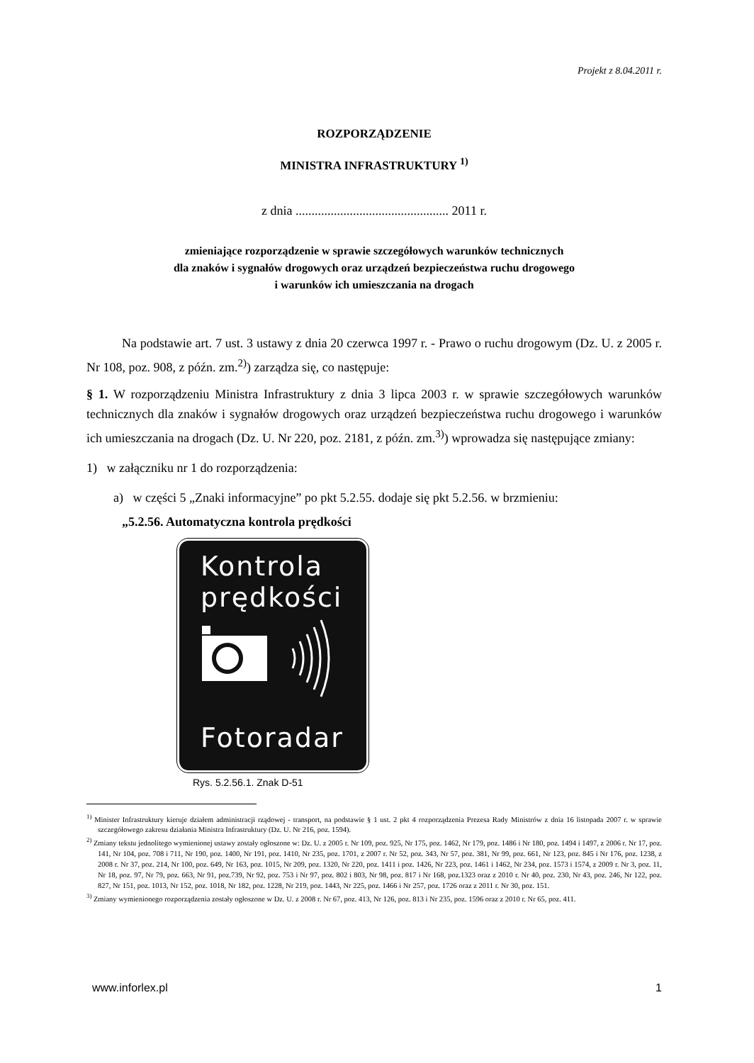Projekt z 8.04.2011 r.
ROZPORZĄDZENIE
MINISTRA INFRASTRUKTURY <sup>1)</sup>
z dnia ................................................ 2011 r.
zmieniające rozporządzenie w sprawie szczegółowych warunków technicznych
dla znaków i sygnałów drogowych oraz urządzeń bezpieczeństwa ruchu drogowego
i warunków ich umieszczania na drogach
Na podstawie art. 7 ust. 3 ustawy z dnia 20 czerwca 1997 r. - Prawo o ruchu drogowym (Dz. U. z 2005 r. Nr 108, poz. 908, z późn. zm.<sup>2)</sup>) zarządza się, co następuje:
§ 1. W rozporządzeniu Ministra Infrastruktury z dnia 3 lipca 2003 r. w sprawie szczegółowych warunków technicznych dla znaków i sygnałów drogowych oraz urządzeń bezpieczeństwa ruchu drogowego i warunków ich umieszczania na drogach (Dz. U. Nr 220, poz. 2181, z późn. zm.<sup>3)</sup>) wprowadza się następujące zmiany:
1) w załączniku nr 1 do rozporządzenia:
a) w części 5 „Znaki informacyjne” po pkt 5.2.55. dodaje się pkt 5.2.56. w brzmieniu:
„5.2.56. Automatyczna kontrola prędkości
Kontrola
prędkości
Fotoradar
Rys. 5.2.56.1. Znak D-51
<sup>1)</sup> Minister Infrastruktury kieruje działem administracji rządowej - transport, na podstawie § 1 ust. 2 pkt 4 rozporządzenia Prezesa Rady Ministrów z dnia 16 listopada 2007 r. w sprawie szczegółowego zakresu działania Ministra Infrastruktury (Dz. U. Nr 216, poz. 1594).
<sup>2)</sup> Zmiany tekstu jednolitego wymienionej ustawy zostały ogłoszone w: Dz. U. z 2005 r. Nr 109, poz. 925, Nr 175, poz. 1462, Nr 179, poz. 1486 i Nr 180, poz. 1494 i 1497, z 2006 r. Nr 17, poz. 141, Nr 104, poz. 708 i 711, Nr 190, poz. 1400, Nr 191, poz. 1410, Nr 235, poz. 1701, z 2007 r. Nr 52, poz. 343, Nr 57, poz. 381, Nr 99, poz. 661, Nr 123, poz. 845 i Nr 176, poz. 1238, z 2008 r. Nr 37, poz. 214, Nr 100, poz. 649, Nr 163, poz. 1015, Nr 209, poz. 1320, Nr 220, poz. 1411 i poz. 1426, Nr 223, poz. 1461 i 1462, Nr 234, poz. 1573 i 1574, z 2009 r. Nr 3, poz. 11, Nr 18, poz. 97, Nr 79, poz. 663, Nr 91, poz.739, Nr 92, poz. 753 i Nr 97, poz. 802 i 803, Nr 98, poz. 817 i Nr 168, poz.1323 oraz z 2010 r. Nr 40, poz. 230, Nr 43, poz. 246, Nr 122, poz. 827, Nr 151, poz. 1013, Nr 152, poz. 1018, Nr 182, poz. 1228, Nr 219, poz. 1443, Nr 225, poz. 1466 i Nr 257, poz. 1726 oraz z 2011 r. Nr 30, poz. 151.
<sup>3)</sup> Zmiany wymienionego rozporządzenia zostały ogłoszone w Dz. U. z 2008 r. Nr 67, poz. 413, Nr 126, poz. 813 i Nr 235, poz. 1596 oraz z 2010 r. Nr 65, poz. 411.
www.inforlex.pl 1